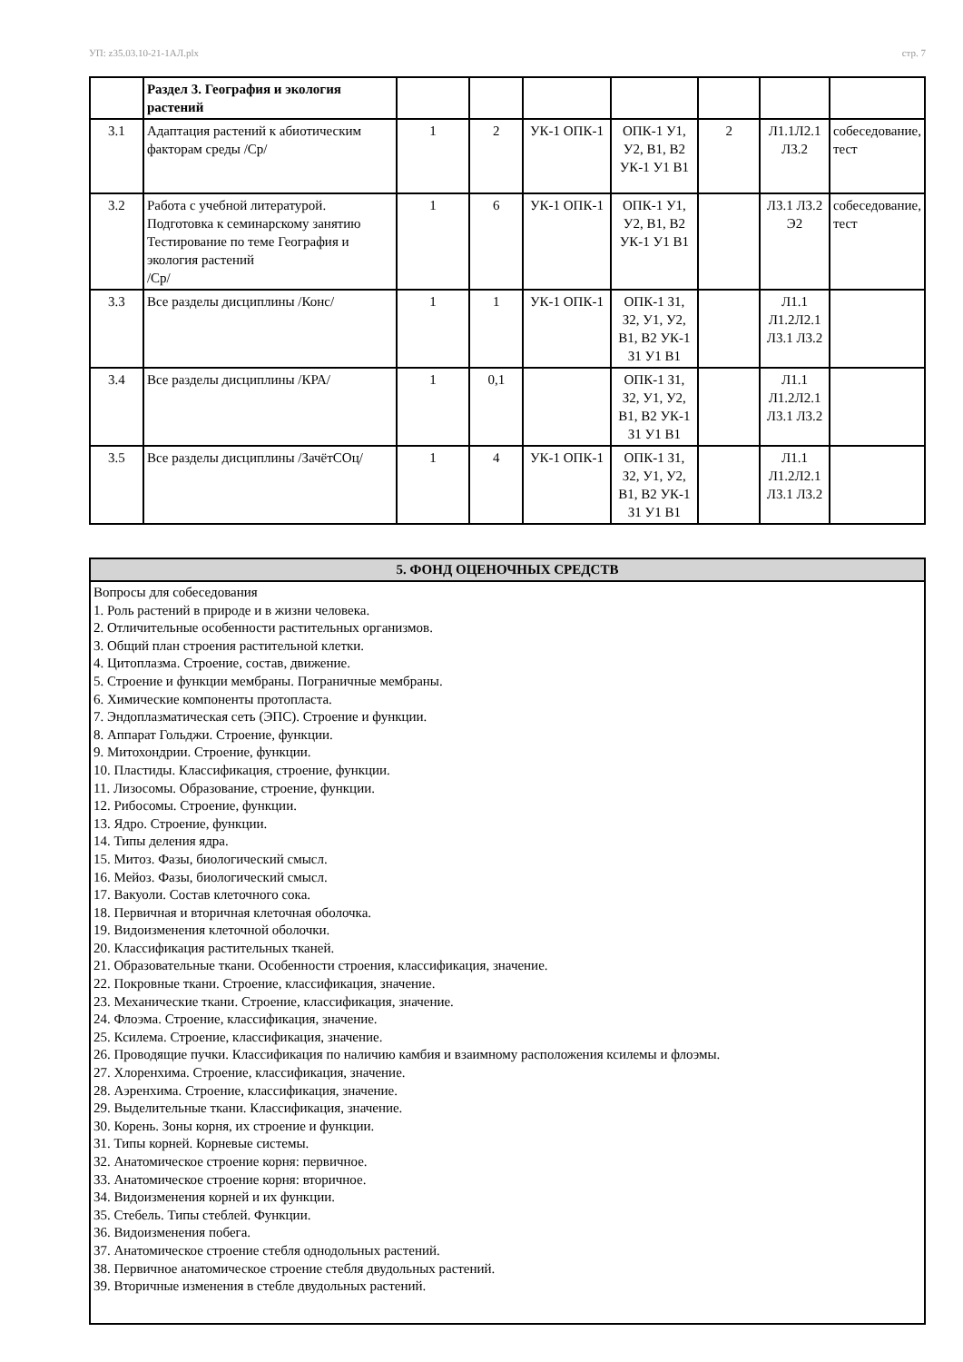УП: z35.03.10-21-1АЛ.plx стр. 7
| | Раздел 3. География и экология растений | | | | | | | |
| 3.1 | Адаптация растений к абиотическим факторам среды /Ср/ | 1 | 2 | УК-1 ОПК-1 | ОПК-1 У1, У2, В1, В2 УК-1 У1 В1 | 2 | Л1.1Л2.1 Л3.2 | собеседование, тест |
| 3.2 | Работа с учебной литературой. Подготовка к семинарскому занятию Тестирование по теме География и экология растений /Ср/ | 1 | 6 | УК-1 ОПК-1 | ОПК-1 У1, У2, В1, В2 УК-1 У1 В1 | | Л3.1 Л3.2 Э2 | собеседование, тест |
| 3.3 | Все разделы дисциплины /Конс/ | 1 | 1 | УК-1 ОПК-1 | ОПК-1 З1, З2, У1, У2, В1, В2 УК-1 З1 У1 В1 | | Л1.1 Л1.2Л2.1 Л3.1 Л3.2 | |
| 3.4 | Все разделы дисциплины /КРА/ | 1 | 0,1 | | ОПК-1 З1, З2, У1, У2, В1, В2 УК-1 З1 У1 В1 | | Л1.1 Л1.2Л2.1 Л3.1 Л3.2 | |
| 3.5 | Все разделы дисциплины /ЗачётСОц/ | 1 | 4 | УК-1 ОПК-1 | ОПК-1 З1, З2, У1, У2, В1, В2 УК-1 З1 У1 В1 | | Л1.1 Л1.2Л2.1 Л3.1 Л3.2 | |
5. ФОНД ОЦЕНОЧНЫХ СРЕДСТВ
Вопросы для собеседования
1. Роль растений в природе и в жизни человека.
2. Отличительные особенности растительных организмов.
3. Общий план строения растительной клетки.
4. Цитоплазма. Строение, состав, движение.
5. Строение и функции мембраны. Пограничные мембраны.
6. Химические компоненты протопласта.
7. Эндоплазматическая сеть (ЭПС). Строение и функции.
8. Аппарат Гольджи. Строение, функции.
9. Митохондрии. Строение, функции.
10. Пластиды. Классификация, строение, функции.
11. Лизосомы. Образование, строение, функции.
12. Рибосомы. Строение, функции.
13. Ядро. Строение, функции.
14. Типы деления ядра.
15. Митоз. Фазы, биологический смысл.
16. Мейоз. Фазы, биологический смысл.
17. Вакуоли. Состав клеточного сока.
18. Первичная и вторичная клеточная оболочка.
19. Видоизменения клеточной оболочки.
20. Классификация растительных тканей.
21. Образовательные ткани. Особенности строения, классификация, значение.
22. Покровные ткани. Строение, классификация, значение.
23. Механические ткани. Строение, классификация, значение.
24. Флоэма. Строение, классификация, значение.
25. Ксилема. Строение, классификация, значение.
26. Проводящие пучки. Классификация по наличию камбия и взаимному расположения ксилемы и флоэмы.
27. Хлоренхима. Строение, классификация, значение.
28. Аэренхима. Строение, классификация, значение.
29. Выделительные ткани. Классификация, значение.
30. Корень. Зоны корня, их строение и функции.
31. Типы корней. Корневые системы.
32. Анатомическое строение корня: первичное.
33. Анатомическое строение корня: вторичное.
34. Видоизменения корней и их функции.
35. Стебель. Типы стеблей. Функции.
36. Видоизменения побега.
37. Анатомическое строение стебля однодольных растений.
38. Первичное анатомическое строение стебля двудольных растений.
39. Вторичные изменения в стебле двудольных растений.